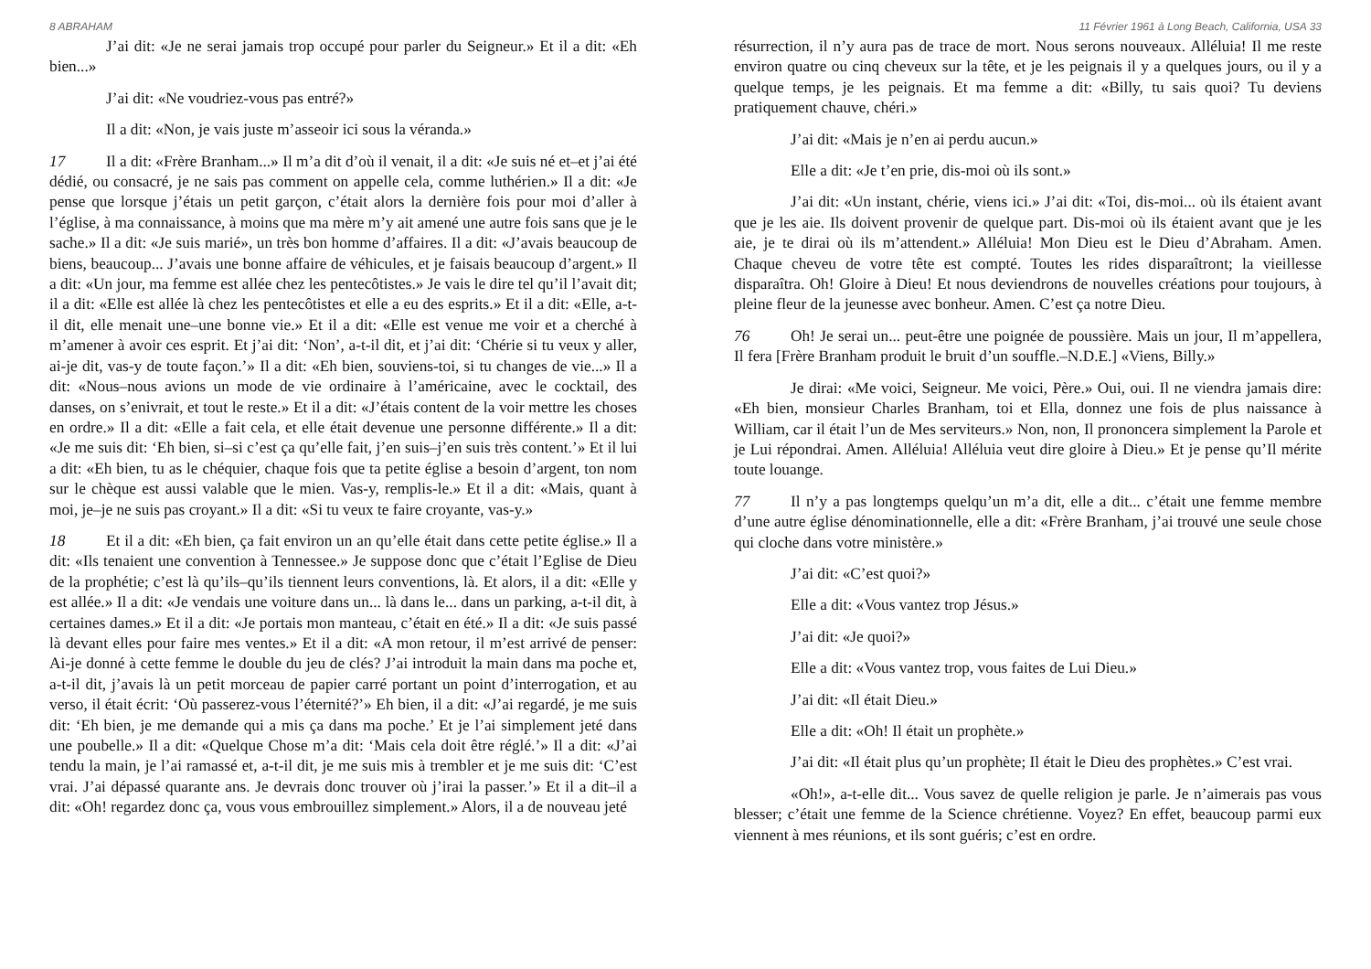8 ABRAHAM
J’ai dit: «Je ne serai jamais trop occupé pour parler du Seigneur.» Et il a dit: «Eh bien...»
J’ai dit: «Ne voudriez-vous pas entré?»
Il a dit: «Non, je vais juste m’asseoir ici sous la véranda.»
17 Il a dit: «Frère Branham...» Il m’a dit d’où il venait, il a dit: «Je suis né et–et j’ai été dédié, ou consacré, je ne sais pas comment on appelle cela, comme luthérien.» Il a dit: «Je pense que lorsque j’étais un petit garçon, c’était alors la dernière fois pour moi d’aller à l’église, à ma connaissance, à moins que ma mère m’y ait amené une autre fois sans que je le sache.» Il a dit: «Je suis marié», un très bon homme d’affaires. Il a dit: «J’avais beaucoup de biens, beaucoup... J’avais une bonne affaire de véhicules, et je faisais beaucoup d’argent.» Il a dit: «Un jour, ma femme est allée chez les pentecôtistes.» Je vais le dire tel qu’il l’avait dit; il a dit: «Elle est allée là chez les pentecôtistes et elle a eu des esprits.» Et il a dit: «Elle, a-t-il dit, elle menait une–une bonne vie.» Et il a dit: «Elle est venue me voir et a cherché à m’amener à avoir ces esprit. Et j’ai dit: ‘Non’, a-t-il dit, et j’ai dit: ‘Chérie si tu veux y aller, ai-je dit, vas-y de toute façon.’» Il a dit: «Eh bien, souviens-toi, si tu changes de vie...» Il a dit: «Nous–nous avions un mode de vie ordinaire à l’américaine, avec le cocktail, des danses, on s’enivrait, et tout le reste.» Et il a dit: «J’étais content de la voir mettre les choses en ordre.» Il a dit: «Elle a fait cela, et elle était devenue une personne différente.» Il a dit: «Je me suis dit: ‘Eh bien, si–si c’est ça qu’elle fait, j’en suis–j’en suis très content.’» Et il lui a dit: «Eh bien, tu as le chéquier, chaque fois que ta petite église a besoin d’argent, ton nom sur le chèque est aussi valable que le mien. Vas-y, remplis-le.» Et il a dit: «Mais, quant à moi, je–je ne suis pas croyant.» Il a dit: «Si tu veux te faire croyante, vas-y.»
18 Et il a dit: «Eh bien, ça fait environ un an qu’elle était dans cette petite église.» Il a dit: «Ils tenaient une convention à Tennessee.» Je suppose donc que c’était l’Eglise de Dieu de la prophétie; c’est là qu’ils–qu’ils tiennent leurs conventions, là. Et alors, il a dit: «Elle y est allée.» Il a dit: «Je vendais une voiture dans un... là dans le... dans un parking, a-t-il dit, à certaines dames.» Et il a dit: «Je portais mon manteau, c’était en été.» Il a dit: «Je suis passé là devant elles pour faire mes ventes.» Et il a dit: «A mon retour, il m’est arrivé de penser: Ai-je donné à cette femme le double du jeu de clés? J’ai introduit la main dans ma poche et, a-t-il dit, j’avais là un petit morceau de papier carré portant un point d’interrogation, et au verso, il était écrit: ‘Où passerez-vous l’éternité?’» Eh bien, il a dit: «J’ai regardé, je me suis dit: ‘Eh bien, je me demande qui a mis ça dans ma poche.’ Et je l’ai simplement jeté dans une poubelle.» Il a dit: «Quelque Chose m’a dit: ‘Mais cela doit être réglé.’» Il a dit: «J’ai tendu la main, je l’ai ramassé et, a-t-il dit, je me suis mis à trembler et je me suis dit: ‘C’est vrai. J’ai dépassé quarante ans. Je devrais donc trouver où j’irai la passer.’» Et il a dit–il a dit: «Oh! regardez donc ça, vous vous embrouillez simplement.» Alors, il a de nouveau jeté
11 Février 1961 à Long Beach, California, USA 33
résurrection, il n’y aura pas de trace de mort. Nous serons nouveaux. Alléluia! Il me reste environ quatre ou cinq cheveux sur la tête, et je les peignais il y a quelques jours, ou il y a quelque temps, je les peignais. Et ma femme a dit: «Billy, tu sais quoi? Tu deviens pratiquement chauve, chéri.»
J’ai dit: «Mais je n’en ai perdu aucun.»
Elle a dit: «Je t’en prie, dis-moi où ils sont.»
J’ai dit: «Un instant, chérie, viens ici.» J’ai dit: «Toi, dis-moi... où ils étaient avant que je les aie. Ils doivent provenir de quelque part. Dis-moi où ils étaient avant que je les aie, je te dirai où ils m’attendent.» Alléluia! Mon Dieu est le Dieu d’Abraham. Amen. Chaque cheveu de votre tête est compté. Toutes les rides disparaîtront; la vieillesse disparaîtra. Oh! Gloire à Dieu! Et nous deviendrons de nouvelles créations pour toujours, à pleine fleur de la jeunesse avec bonheur. Amen. C’est ça notre Dieu.
76 Oh! Je serai un... peut-être une poignée de poussière. Mais un jour, Il m’appellera, Il fera [Frère Branham produit le bruit d’un souffle.–N.D.E.] «Viens, Billy.»
Je dirai: «Me voici, Seigneur. Me voici, Père.» Oui, oui. Il ne viendra jamais dire: «Eh bien, monsieur Charles Branham, toi et Ella, donnez une fois de plus naissance à William, car il était l’un de Mes serviteurs.» Non, non, Il prononcera simplement la Parole et je Lui répondrai. Amen. Alléluia! Alléluia veut dire gloire à Dieu.» Et je pense qu’Il mérite toute louange.
77 Il n’y a pas longtemps quelqu’un m’a dit, elle a dit... c’était une femme membre d’une autre église dénominationnelle, elle a dit: «Frère Branham, j’ai trouvé une seule chose qui cloche dans votre ministère.»
J’ai dit: «C’est quoi?»
Elle a dit: «Vous vantez trop Jésus.»
J’ai dit: «Je quoi?»
Elle a dit: «Vous vantez trop, vous faites de Lui Dieu.»
J’ai dit: «Il était Dieu.»
Elle a dit: «Oh! Il était un prophète.»
J’ai dit: «Il était plus qu’un prophète; Il était le Dieu des prophètes.» C’est vrai.
«Oh!», a-t-elle dit... Vous savez de quelle religion je parle. Je n’aimerais pas vous blesser; c’était une femme de la Science chrétienne. Voyez? En effet, beaucoup parmi eux viennent à mes réunions, et ils sont guéris; c’est en ordre.